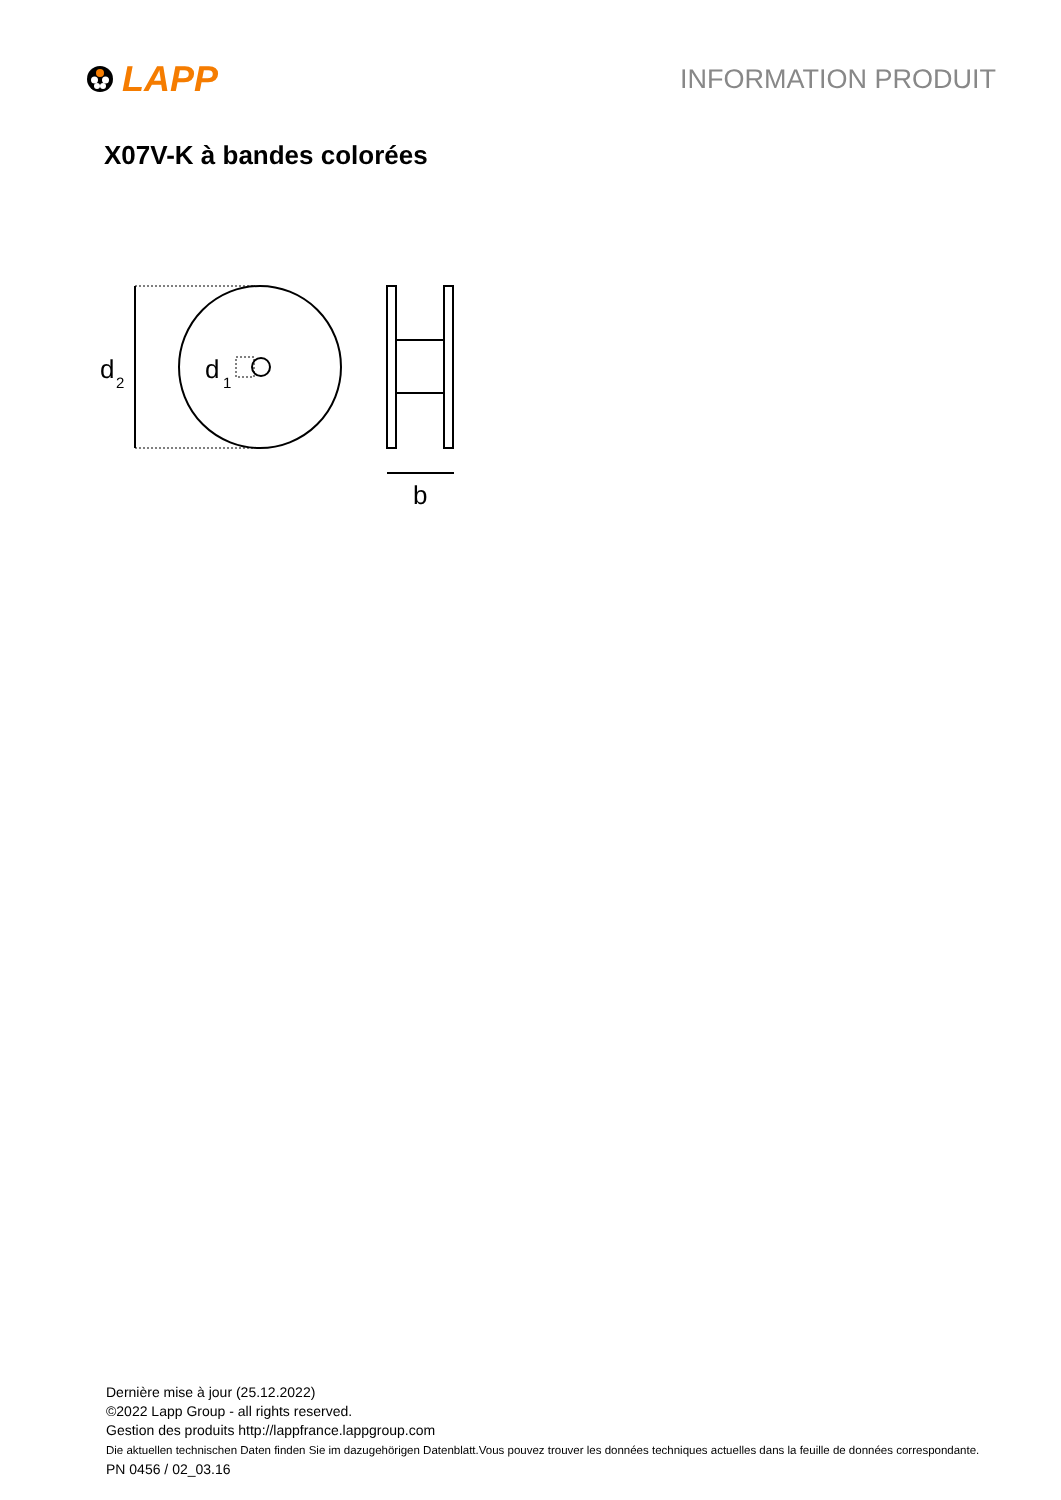LAPP
INFORMATION PRODUIT
X07V-K à bandes colorées
d
2
d
1
b
Dernière mise à jour (25.12.2022)
©2022 Lapp Group - all rights reserved.
Gestion des produits http://lappfrance.lappgroup.com
Die aktuellen technischen Daten finden Sie im dazugehörigen Datenblatt.Vous pouvez trouver les données techniques actuelles dans la feuille de données correspondante.
PN 0456 / 02_03.16